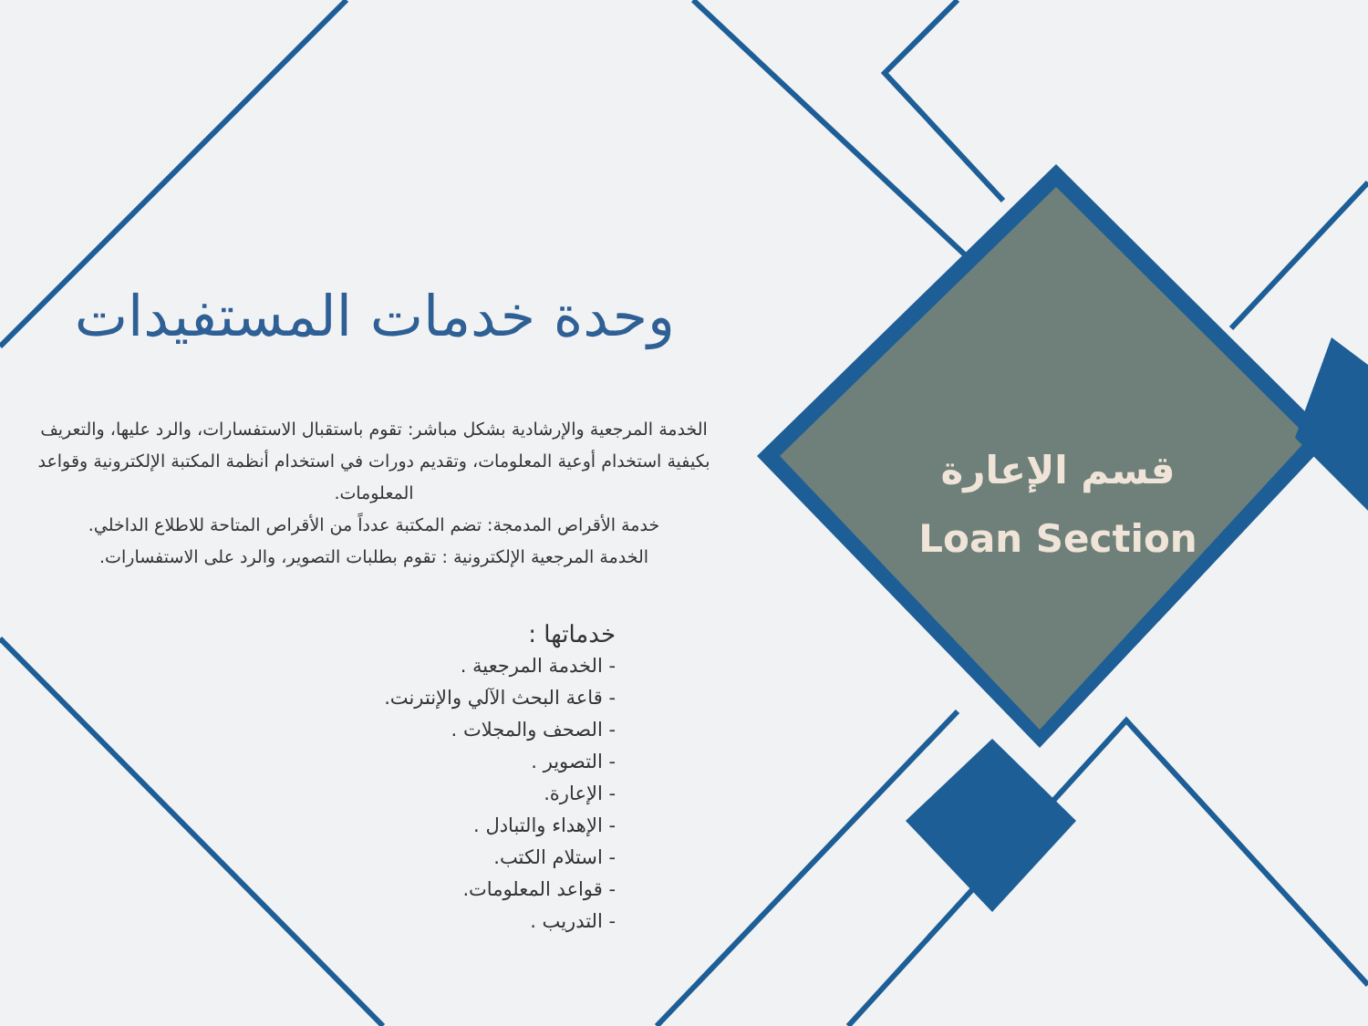قسم الإعارة
Loan Section
وحدة خدمات المستفيدات
الخدمة المرجعية والإرشادية بشكل مباشر: تقوم باستقبال الاستفسارات، والرد عليها، والتعريف بكيفية استخدام أوعية المعلومات، وتقديم دورات في استخدام أنظمة المكتبة الإلكترونية وقواعد المعلومات.
خدمة الأقراص المدمجة: تضم المكتبة عدداً من الأقراص المتاحة للاطلاع الداخلي.
الخدمة المرجعية الإلكترونية : تقوم بطلبات التصوير، والرد على الاستفسارات.
خدماتها :
- الخدمة المرجعية .
- قاعة البحث الآلي والإنترنت.
- الصحف والمجلات .
- التصوير .
- الإعارة.
- الإهداء والتبادل .
- استلام الكتب.
- قواعد المعلومات.
- التدريب .